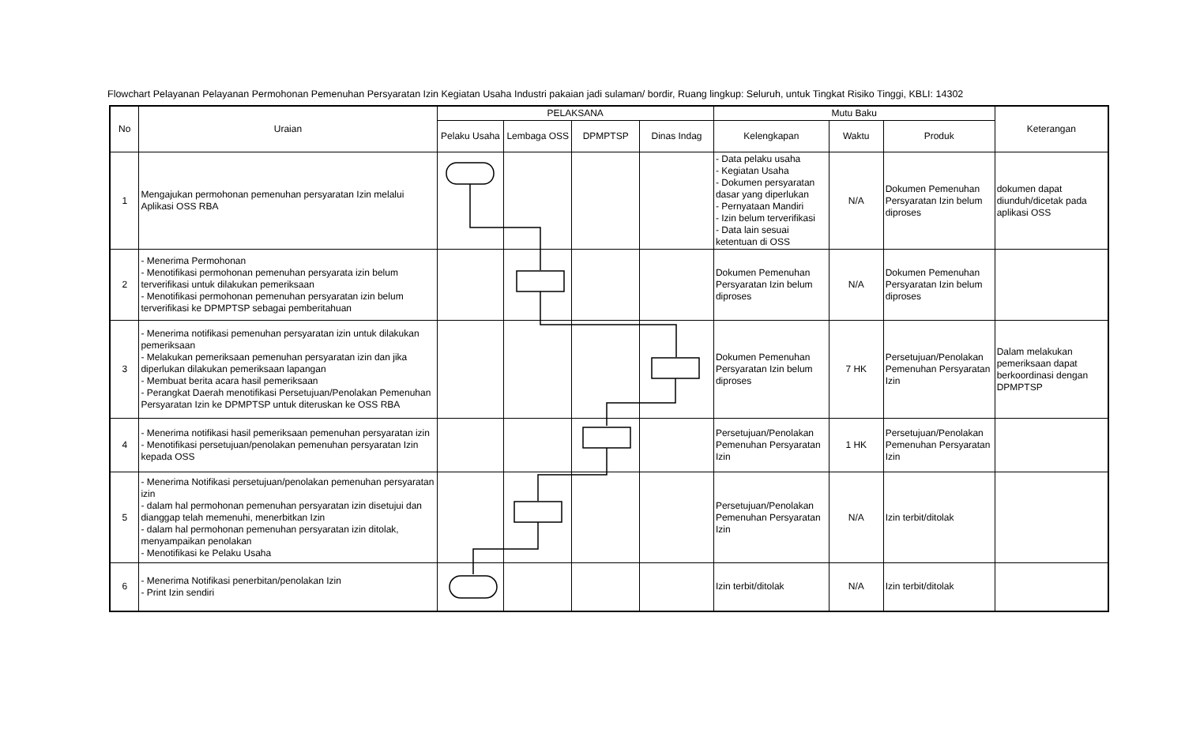Flowchart Pelayanan Pelayanan Permohonan Pemenuhan Persyaratan Izin Kegiatan Usaha Industri pakaian jadi sulaman/ bordir, Ruang lingkup: Seluruh, untuk Tingkat Risiko Tinggi, KBLI: 14302
| No | Uraian | PELAKSANA | | | | Mutu Baku | | | Keterangan |
| --- | --- | --- | --- | --- | --- | --- | --- | --- | --- |
| | | Pelaku Usaha | Lembaga OSS | DPMPTSP | Dinas Indag | Kelengkapan | Waktu | Produk | |
| 1 | Mengajukan permohonan pemenuhan persyaratan Izin melalui Aplikasi OSS RBA | | | | | - Data pelaku usaha - Kegiatan Usaha - Dokumen persyaratan dasar yang diperlukan - Pernyataan Mandiri - Izin belum terverifikasi - Data lain sesuai ketentuan di OSS | N/A | Dokumen Pemenuhan Persyaratan Izin belum diproses | dokumen dapat diunduh/dicetak pada aplikasi OSS |
| 2 | - Menerima Permohonan - Menotifikasi permohonan pemenuhan persyarata izin belum terverifikasi untuk dilakukan pemeriksaan - Menotifikasi permohonan pemenuhan persyaratan izin belum terverifikasi ke DPMPTSP sebagai pemberitahuan | | | | | Dokumen Pemenuhan Persyaratan Izin belum diproses | N/A | Dokumen Pemenuhan Persyaratan Izin belum diproses | |
| 3 | - Menerima notifikasi pemenuhan persyaratan izin untuk dilakukan pemeriksaan - Melakukan pemeriksaan pemenuhan persyaratan izin dan jika diperlukan dilakukan pemeriksaan lapangan - Membuat berita acara hasil pemeriksaan - Perangkat Daerah menotifikasi Persetujuan/Penolakan Pemenuhan Persyaratan Izin ke DPMPTSP untuk diteruskan ke OSS RBA | | | | | Dokumen Pemenuhan Persyaratan Izin belum diproses | 7 HK | Persetujuan/Penolakan Pemenuhan Persyaratan Izin | Dalam melakukan pemeriksaan dapat berkoordinasi dengan DPMPTSP |
| 4 | - Menerima notifikasi hasil pemeriksaan pemenuhan persyaratan izin - Menotifikasi persetujuan/penolakan pemenuhan persyaratan Izin kepada OSS | | | | | Persetujuan/Penolakan Pemenuhan Persyaratan Izin | 1 HK | Persetujuan/Penolakan Pemenuhan Persyaratan Izin | |
| 5 | - Menerima Notifikasi persetujuan/penolakan pemenuhan persyaratan izin - dalam hal permohonan pemenuhan persyaratan izin disetujui dan dianggap telah memenuhi, menerbitkan Izin - dalam hal permohonan pemenuhan persyaratan izin ditolak, menyampaikan penolakan - Menotifikasi ke Pelaku Usaha | | | | | Persetujuan/Penolakan Pemenuhan Persyaratan Izin | N/A | Izin terbit/ditolak | |
| 6 | - Menerima Notifikasi penerbitan/penolakan Izin - Print Izin sendiri | | | | | Izin terbit/ditolak | N/A | Izin terbit/ditolak | |